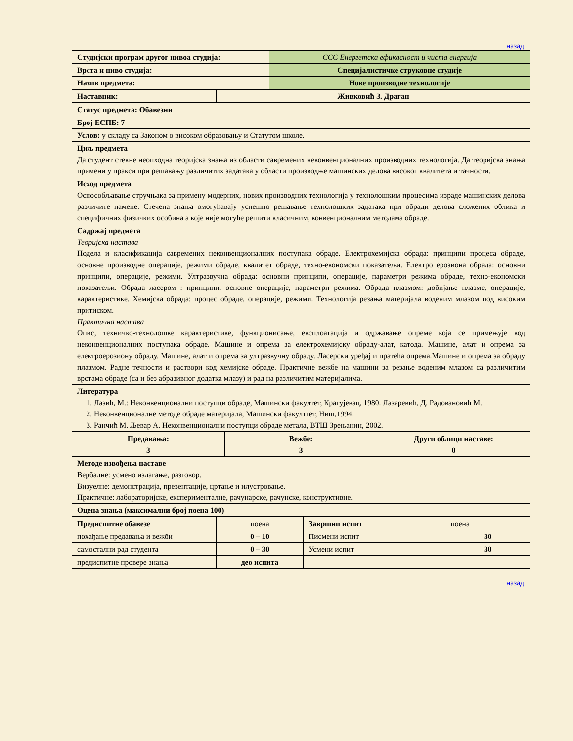назад
| Студијски програм другог нивоа студија: | ССС Енергетска ефикасност и чиста енергија |
| Врста и ниво студија: | Специјалистичке струковне студије |
| Назив предмета: | Нове производне технологије |
| Наставник: | Живковић З. Драган |
| Статус предмета: Обавезни |
| Број ЕСПБ: 7 |
| Услов: у складу са Законом о високом образовању и Статутом школе. |
| Циљ предмета Да студент стекне неопходна теоријска знања из области савремених неконвенционалних производних технологија. Да теоријска знања примени у пракси при решавању различитих задатака у области производње машинских делова високог квалитета и тачности. |
| Исход предмета Оспособљавање стручњака за примену модерних, нових производних технологија у технолошким процесима израде машинских делова различите намене. Стечена знања омогућавају успешно решавање технолошких задатака при обради делова сложених облика и специфичних физичких особина а које није могуће решити класичним, конвенционалним методама обраде. |
| Садржај предмета Теоријска настава Подела и класификација савремених неконвенционалних поступака обраде. Електрохемијска обрада: принципи процеса обраде, основне производне операције, режими обраде, квалитет обраде, техно-економски показатељи. Електро ерозиона обрада: основни принципи, операције, режими. Ултразвучна обрада: основни принципи, операције, параметри режима обраде, техно-економски показатељи. Обрада ласером : принципи, основне операције, параметри режима. Обрада плазмом: добијање плазме, операције, карактеристике. Хемијска обрада: процес обраде, операције, режими. Технологија резања материјала воденим млазом под високим притиском. Практична настава Опис, техничко-технолошке карактеристике, функционисање, експлоатација и одржавање опреме која се примењује код неконвенционалних поступака обраде. Машине и опрема за електрохемијску обраду-алат, катода. Машине, алат и опрема за електроерозиону обраду. Машине, алат и опрема за ултразвучну обраду. Ласерски уређај и пратећа опрема.Машине и опрема за обраду плазмом. Радне течности и раствори код хемијске обраде. Практичне вежбе на машини за резање воденим млазом са различитим врстама обраде (са и без абразивног додатка млазу) и рад на различитим материјалима. |
| Литература 1. Лазић, М.: Неконвенционални поступци обраде, Машински факултет, Крагујевац, 1980. Лазаревић, Д. Радовановић М. 2. Неконвенционалне методе обраде материјала, Машински факултгет, Ниш,1994. 3. Ранчић М. Љевар А. Неконвенционални поступци обраде метала, ВТШ Зрењанин, 2002. |
| Предавања: 3 | Вежбе: 3 | Други облици наставе: 0 |
| Методе извођења наставе Вербалне: усмено излагање, разговор. Визуелне: демонстрација, презентације, цртање и илустровање. Практичне: лабораторијске, експерименталне, рачунарске, рачунске, конструктивне. |
| Оцена знања (максимални број поена 100) |
| Предиспитне обавезе | поена | Завршни испит | поена |
| похађање предавања и вежби | 0 – 10 | Писмени испит | 30 |
| самостални рад студента | 0 – 30 | Усмени испит | 30 |
| предиспитне провере знања | део испита | | |
назад